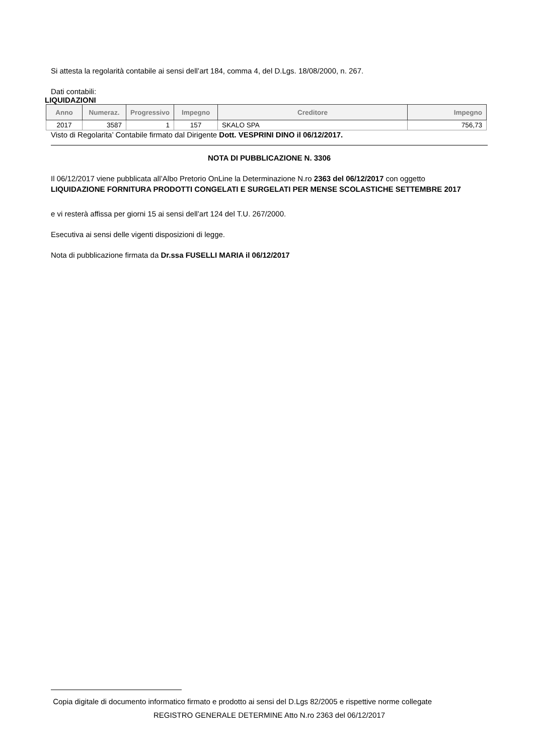Si attesta la regolarità contabile ai sensi dell’art 184, comma 4, del D.Lgs. 18/08/2000, n. 267.
Dati contabili:
LIQUIDAZIONI
| Anno | Numeraz. | Progressivo | Impegno | Creditore | Impegno |
| --- | --- | --- | --- | --- | --- |
| 2017 | 3587 | 1 | 157 | SKALO SPA | 756,73 |
Visto di Regolarita’ Contabile firmato dal Dirigente Dott. VESPRINI DINO il 06/12/2017.
NOTA DI PUBBLICAZIONE N. 3306
Il 06/12/2017 viene pubblicata all’Albo Pretorio OnLine la Determinazione N.ro 2363 del 06/12/2017 con oggetto
LIQUIDAZIONE FORNITURA PRODOTTI CONGELATI E SURGELATI PER MENSE SCOLASTICHE SETTEMBRE 2017
e vi resterà affissa per giorni 15 ai sensi dell’art 124 del T.U. 267/2000.
Esecutiva ai sensi delle vigenti disposizioni di legge.
Nota di pubblicazione firmata da Dr.ssa FUSELLI MARIA il 06/12/2017
Copia digitale di documento informatico firmato e prodotto ai sensi del D.Lgs 82/2005 e rispettive norme collegate
REGISTRO GENERALE DETERMINE Atto N.ro 2363 del 06/12/2017